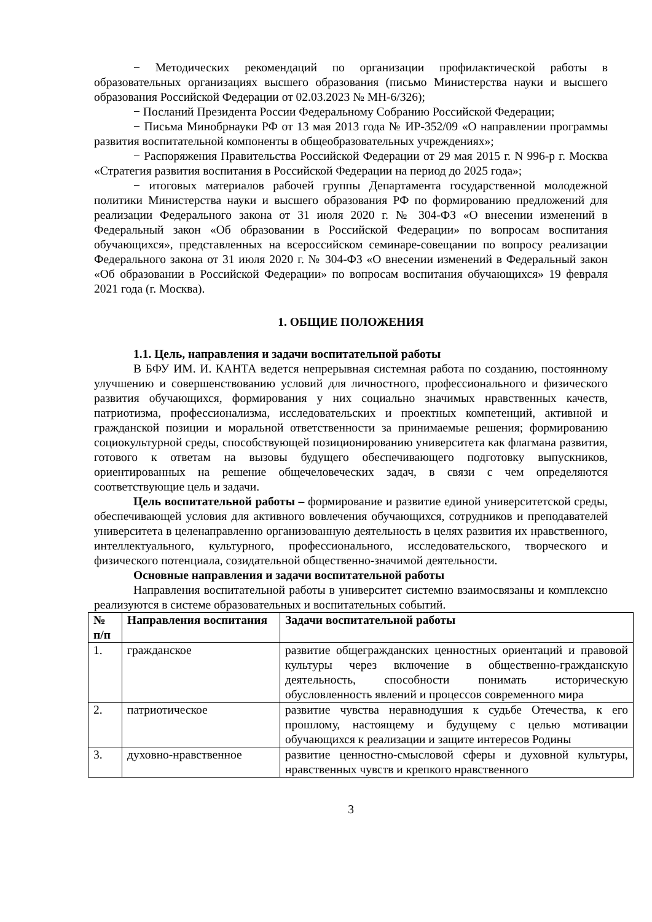− Методических рекомендаций по организации профилактической работы в образовательных организациях высшего образования (письмо Министерства науки и высшего образования Российской Федерации от 02.03.2023 № МН-6/326);
− Посланий Президента России Федеральному Собранию Российской Федерации;
− Письма Минобрнауки РФ от 13 мая 2013 года № ИР-352/09 «О направлении программы развития воспитательной компоненты в общеобразовательных учреждениях»;
− Распоряжения Правительства Российской Федерации от 29 мая 2015 г. N 996-р г. Москва «Стратегия развития воспитания в Российской Федерации на период до 2025 года»;
− итоговых материалов рабочей группы Департамента государственной молодежной политики Министерства науки и высшего образования РФ по формированию предложений для реализации Федерального закона от 31 июля 2020 г. № 304-ФЗ «О внесении изменений в Федеральный закон «Об образовании в Российской Федерации» по вопросам воспитания обучающихся», представленных на всероссийском семинаре-совещании по вопросу реализации Федерального закона от 31 июля 2020 г. № 304-ФЗ «О внесении изменений в Федеральный закон «Об образовании в Российской Федерации» по вопросам воспитания обучающихся» 19 февраля 2021 года (г. Москва).
1. ОБЩИЕ ПОЛОЖЕНИЯ
1.1. Цель, направления и задачи воспитательной работы
В БФУ ИМ. И. КАНТА ведется непрерывная системная работа по созданию, постоянному улучшению и совершенствованию условий для личностного, профессионального и физического развития обучающихся, формирования у них социально значимых нравственных качеств, патриотизма, профессионализма, исследовательских и проектных компетенций, активной и гражданской позиции и моральной ответственности за принимаемые решения; формированию социокультурной среды, способствующей позиционированию университета как флагмана развития, готового к ответам на вызовы будущего обеспечивающего подготовку выпускников, ориентированных на решение общечеловеческих задач, в связи с чем определяются соответствующие цель и задачи.
Цель воспитательной работы – формирование и развитие единой университетской среды, обеспечивающей условия для активного вовлечения обучающихся, сотрудников и преподавателей университета в целенаправленно организованную деятельность в целях развития их нравственного, интеллектуального, культурного, профессионального, исследовательского, творческого и физического потенциала, созидательной общественно-значимой деятельности.
Основные направления и задачи воспитательной работы
Направления воспитательной работы в университет системно взаимосвязаны и комплексно реализуются в системе образовательных и воспитательных событий.
| № п/п | Направления воспитания | Задачи воспитательной работы |
| --- | --- | --- |
| 1. | гражданское | развитие общегражданских ценностных ориентаций и правовой культуры через включение в общественно-гражданскую деятельность, способности понимать историческую обусловленность явлений и процессов современного мира |
| 2. | патриотическое | развитие чувства неравнодушия к судьбе Отечества, к его прошлому, настоящему и будущему с целью мотивации обучающихся к реализации и защите интересов Родины |
| 3. | духовно-нравственное | развитие ценностно-смысловой сферы и духовной культуры, нравственных чувств и крепкого нравственного |
3